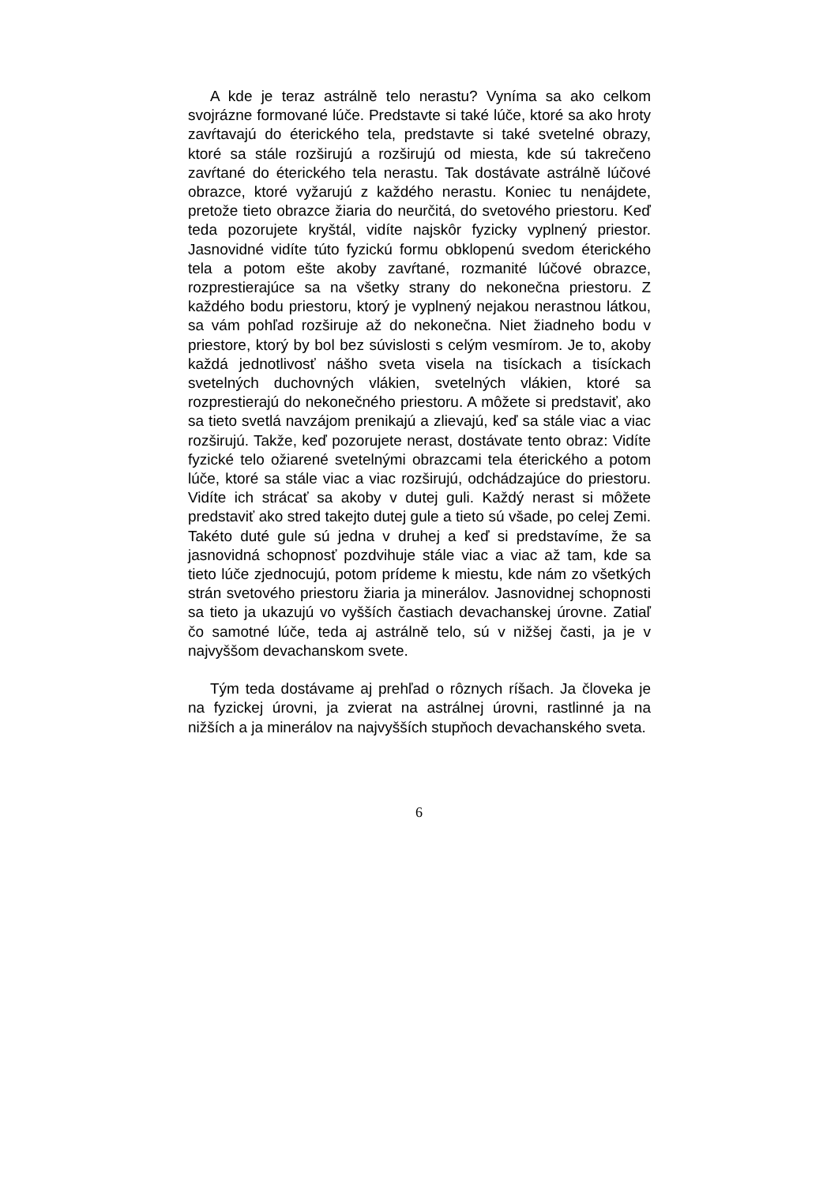A kde je teraz astrálně telo nerastu? Vyníma sa ako celkom svojrázne formované lúče. Predstavte si také lúče, ktoré sa ako hroty zavŕtavajú do éterického tela, predstavte si také svetelné obrazy, ktoré sa stále rozširujú a rozširujú od miesta, kde sú takrečeno zavŕtané do éterického tela nerastu. Tak dostávate astrálně lúčové obrazce, ktoré vyžarujú z každého nerastu. Koniec tu nenájdete, pretože tieto obrazce žiaria do neurčitá, do svetového priestoru. Keď teda pozorujete kryštál, vidíte najskôr fyzicky vyplnený priestor. Jasnovidné vidíte túto fyzickú formu obklopenú svedom éterického tela a potom ešte akoby zavŕtané, rozmanité lúčové obrazce, rozprestierajúce sa na všetky strany do nekonečna priestoru. Z každého bodu priestoru, ktorý je vyplnený nejakou nerastnou látkou, sa vám pohľad rozširuje až do nekonečna. Niet žiadneho bodu v priestore, ktorý by bol bez súvislosti s celým vesmírom. Je to, akoby každá jednotlivosť nášho sveta visela na tisíckach a tisíckach svetelných duchovných vlákien, svetelných vlákien, ktoré sa rozprestierajú do nekonečného priestoru. A môžete si predstaviť, ako sa tieto svetlá navzájom prenikajú a zlievajú, keď sa stále viac a viac rozširujú. Takže, keď pozorujete nerast, dostávate tento obraz: Vidíte fyzické telo ožiarené svetelnými obrazcami tela éterického a potom lúče, ktoré sa stále viac a viac rozširujú, odchádzajúce do priestoru. Vidíte ich strácať sa akoby v dutej guli. Každý nerast si môžete predstaviť ako stred takejto dutej gule a tieto sú všade, po celej Zemi. Takéto duté gule sú jedna v druhej a keď si predstavíme, že sa jasnovidná schopnosť pozdvihuje stále viac a viac až tam, kde sa tieto lúče zjednocujú, potom prídeme k miestu, kde nám zo všetkých strán svetového priestoru žiaria ja minerálov. Jasnovidnej schopnosti sa tieto ja ukazujú vo vyšších častiach devachanskej úrovne. Zatiaľ čo samotné lúče, teda aj astrálně telo, sú v nižšej časti, ja je v najvyššom devachanskom svete.
Tým teda dostávame aj prehľad o rôznych ríšach. Ja človeka je na fyzickej úrovni, ja zvierat na astrálnej úrovni, rastlinné ja na nižších a ja minerálov na najvyšších stupňoch devachanského sveta.
6